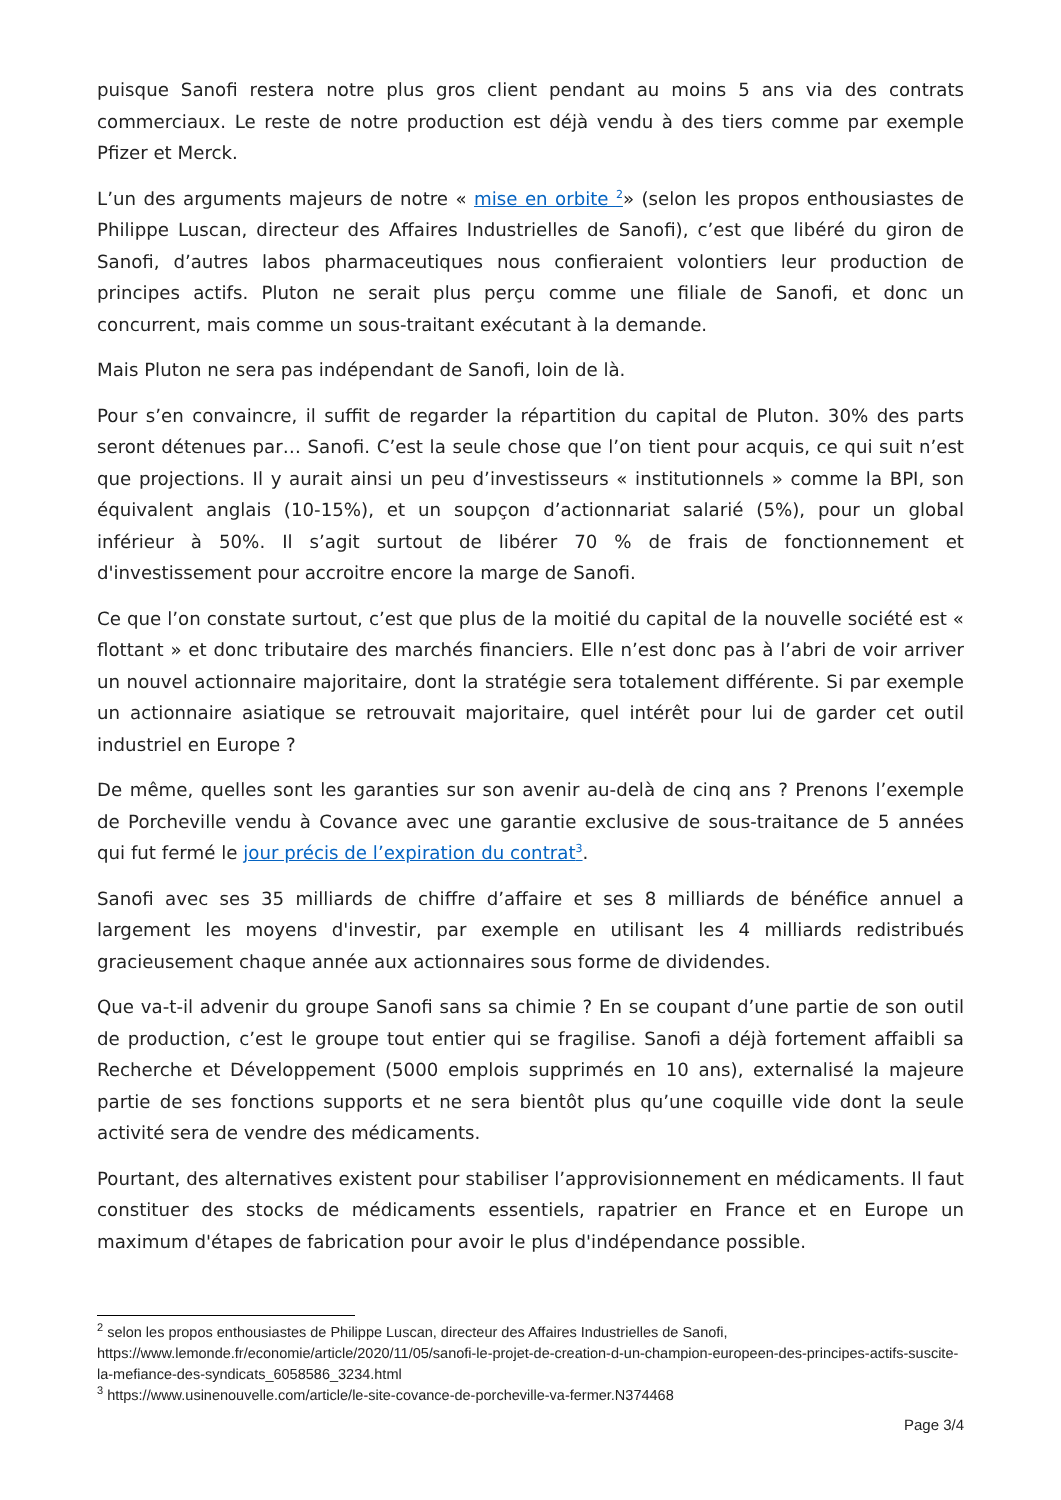puisque Sanofi restera notre plus gros client pendant au moins 5 ans via des contrats commerciaux. Le reste de notre production est déjà vendu à des tiers comme par exemple Pfizer et Merck.
L’un des arguments majeurs de notre « mise en orbite <sup>2</sup>» (selon les propos enthousiastes de Philippe Luscan, directeur des Affaires Industrielles de Sanofi), c’est que libéré du giron de Sanofi, d’autres labos pharmaceutiques nous confieraient volontiers leur production de principes actifs. Pluton ne serait plus perçu comme une filiale de Sanofi, et donc un concurrent, mais comme un sous-traitant exécutant à la demande.
Mais Pluton ne sera pas indépendant de Sanofi, loin de là.
Pour s’en convaincre, il suffit de regarder la répartition du capital de Pluton. 30% des parts seront détenues par… Sanofi. C’est la seule chose que l’on tient pour acquis, ce qui suit n’est que projections. Il y aurait ainsi un peu d’investisseurs « institutionnels » comme la BPI, son équivalent anglais (10-15%), et un soupçon d’actionnariat salarié (5%), pour un global inférieur à 50%. Il s’agit surtout de libérer 70 % de frais de fonctionnement et d'investissement pour accroitre encore la marge de Sanofi.
Ce que l’on constate surtout, c’est que plus de la moitié du capital de la nouvelle société est « flottant » et donc tributaire des marchés financiers. Elle n’est donc pas à l’abri de voir arriver un nouvel actionnaire majoritaire, dont la stratégie sera totalement différente. Si par exemple un actionnaire asiatique se retrouvait majoritaire, quel intérêt pour lui de garder cet outil industriel en Europe ?
De même, quelles sont les garanties sur son avenir au-delà de cinq ans ? Prenons l’exemple de Porcheville vendu à Covance avec une garantie exclusive de sous-traitance de 5 années qui fut fermé le jour précis de l’expiration du contrat<sup>3</sup>.
Sanofi avec ses 35 milliards de chiffre d’affaire et ses 8 milliards de bénéfice annuel a largement les moyens d'investir, par exemple en utilisant les 4 milliards redistribués gracieusement chaque année aux actionnaires sous forme de dividendes.
Que va-t-il advenir du groupe Sanofi sans sa chimie ? En se coupant d’une partie de son outil de production, c’est le groupe tout entier qui se fragilise. Sanofi a déjà fortement affaibli sa Recherche et Développement (5000 emplois supprimés en 10 ans), externalisé la majeure partie de ses fonctions supports et ne sera bientôt plus qu’une coquille vide dont la seule activité sera de vendre des médicaments.
Pourtant, des alternatives existent pour stabiliser l’approvisionnement en médicaments. Il faut constituer des stocks de médicaments essentiels, rapatrier en France et en Europe un maximum d'étapes de fabrication pour avoir le plus d'indépendance possible.
<sup>2</sup> selon les propos enthousiastes de Philippe Luscan, directeur des Affaires Industrielles de Sanofi, https://www.lemonde.fr/economie/article/2020/11/05/sanofi-le-projet-de-creation-d-un-champion-europeen-des-principes-actifs-suscite-la-mefiance-des-syndicats_6058586_3234.html
<sup>3</sup> https://www.usinenouvelle.com/article/le-site-covance-de-porcheville-va-fermer.N374468
Page 3/4